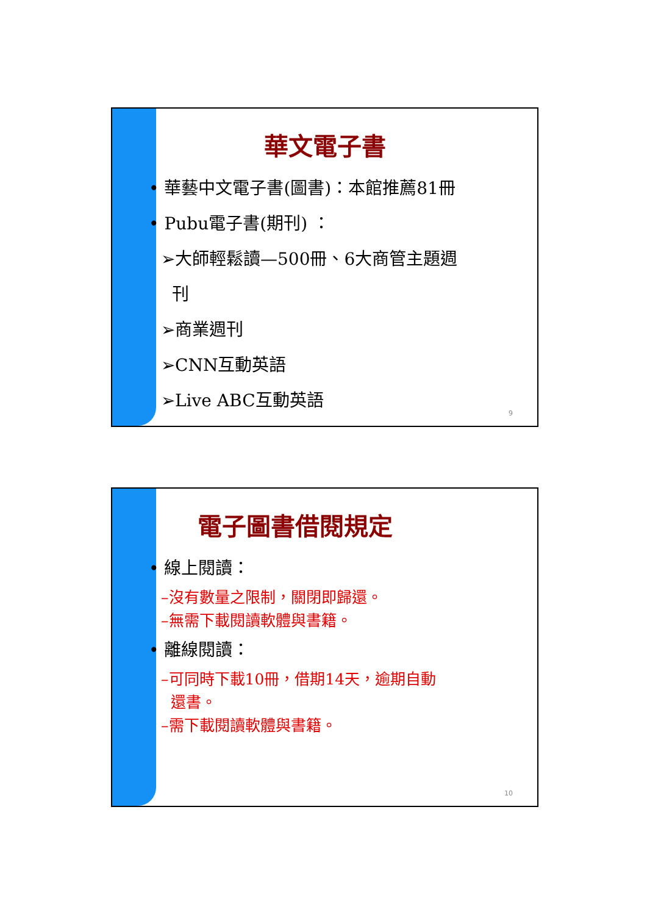華文電子書
• 華藝中文電子書(圖書)：本館推薦81冊
• Pubu電子書(期刊) ：
➢大師輕鬆讀—500冊、6大商管主題週
刊
➢商業週刊
➢CNN互動英語
➢Live ABC互動英語
9
電子圖書借閱規定
• 線上閱讀：
–沒有數量之限制，關閉即歸還。
–無需下載閱讀軟體與書籍。
• 離線閱讀：
–可同時下載10冊，借期14天，逾期自動
還書。
–需下載閱讀軟體與書籍。
10